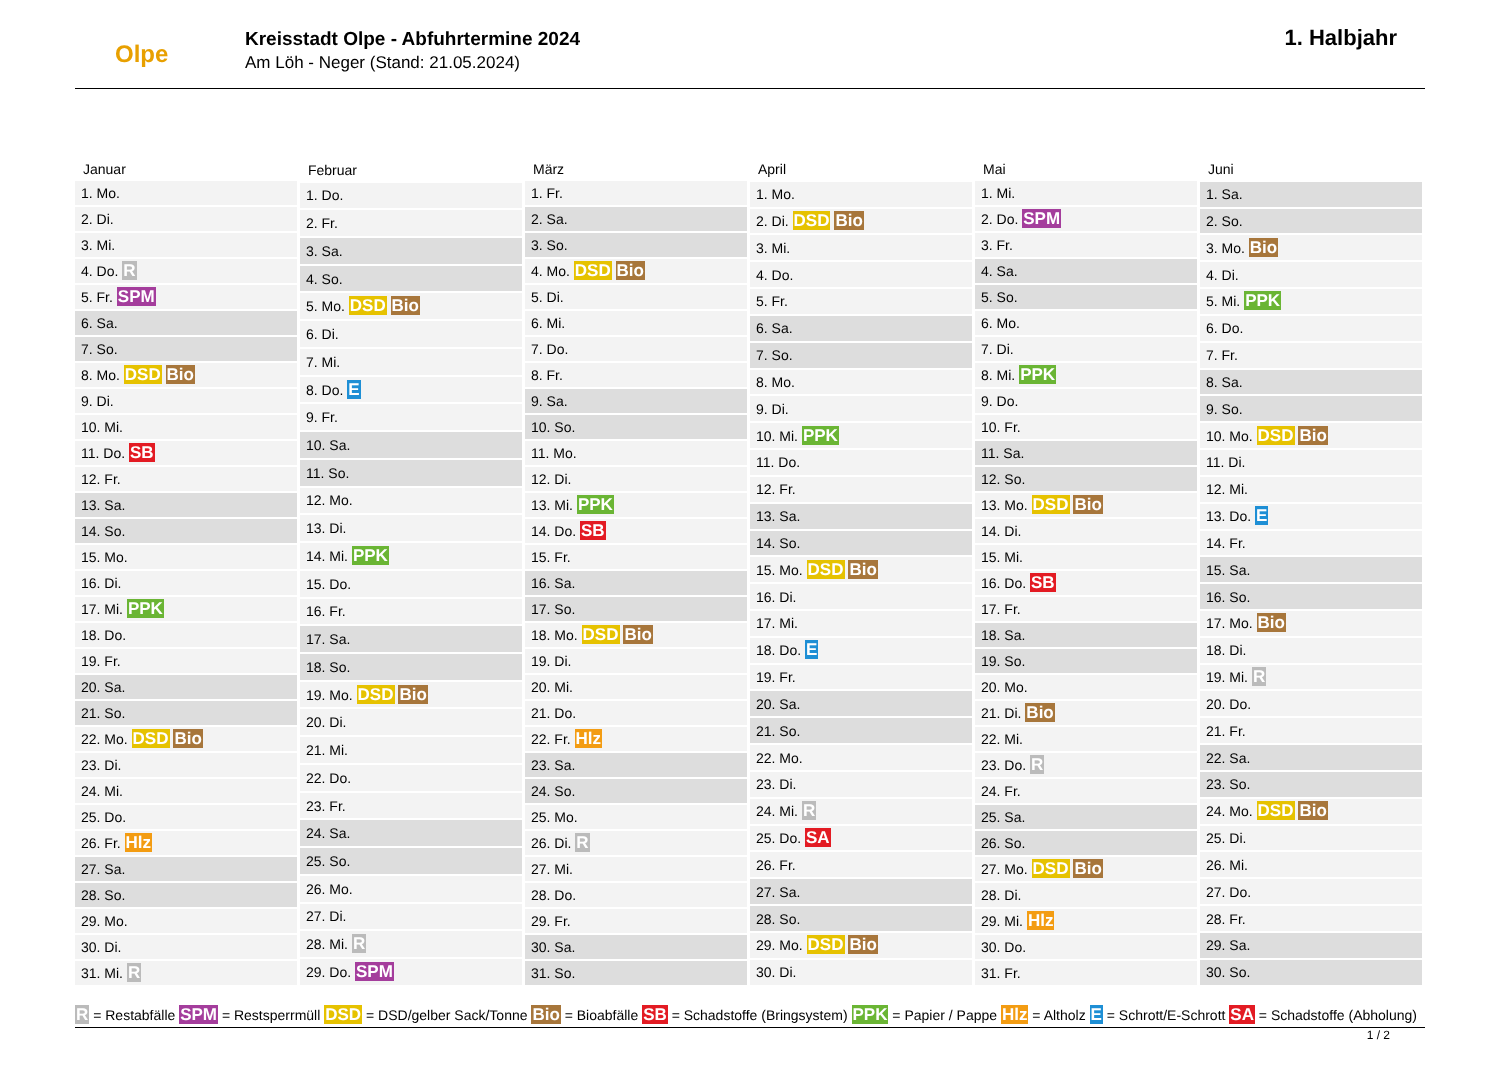Olpe
Kreisstadt Olpe - Abfuhrtermine 2024
Am Löh - Neger (Stand: 21.05.2024)
1. Halbjahr
| Januar |
| --- |
| 1. Mo. |
| 2. Di. |
| 3. Mi. |
| 4. Do. R |
| 5. Fr. SPM |
| 6. Sa. |
| 7. So. |
| 8. Mo. DSD Bio |
| 9. Di. |
| 10. Mi. |
| 11. Do. SB |
| 12. Fr. |
| 13. Sa. |
| 14. So. |
| 15. Mo. |
| 16. Di. |
| 17. Mi. PPK |
| 18. Do. |
| 19. Fr. |
| 20. Sa. |
| 21. So. |
| 22. Mo. DSD Bio |
| 23. Di. |
| 24. Mi. |
| 25. Do. |
| 26. Fr. Hlz |
| 27. Sa. |
| 28. So. |
| 29. Mo. |
| 30. Di. |
| 31. Mi. R |
| Februar |
| --- |
| 1. Do. |
| 2. Fr. |
| 3. Sa. |
| 4. So. |
| 5. Mo. DSD Bio |
| 6. Di. |
| 7. Mi. |
| 8. Do. E |
| 9. Fr. |
| 10. Sa. |
| 11. So. |
| 12. Mo. |
| 13. Di. |
| 14. Mi. PPK |
| 15. Do. |
| 16. Fr. |
| 17. Sa. |
| 18. So. |
| 19. Mo. DSD Bio |
| 20. Di. |
| 21. Mi. |
| 22. Do. |
| 23. Fr. |
| 24. Sa. |
| 25. So. |
| 26. Mo. |
| 27. Di. |
| 28. Mi. R |
| 29. Do. SPM |
| März |
| --- |
| 1. Fr. |
| 2. Sa. |
| 3. So. |
| 4. Mo. DSD Bio |
| 5. Di. |
| 6. Mi. |
| 7. Do. |
| 8. Fr. |
| 9. Sa. |
| 10. So. |
| 11. Mo. |
| 12. Di. |
| 13. Mi. PPK |
| 14. Do. SB |
| 15. Fr. |
| 16. Sa. |
| 17. So. |
| 18. Mo. DSD Bio |
| 19. Di. |
| 20. Mi. |
| 21. Do. |
| 22. Fr. Hlz |
| 23. Sa. |
| 24. So. |
| 25. Mo. |
| 26. Di. R |
| 27. Mi. |
| 28. Do. |
| 29. Fr. |
| 30. Sa. |
| 31. So. |
| April |
| --- |
| 1. Mo. |
| 2. Di. DSD Bio |
| 3. Mi. |
| 4. Do. |
| 5. Fr. |
| 6. Sa. |
| 7. So. |
| 8. Mo. |
| 9. Di. |
| 10. Mi. PPK |
| 11. Do. |
| 12. Fr. |
| 13. Sa. |
| 14. So. |
| 15. Mo. DSD Bio |
| 16. Di. |
| 17. Mi. |
| 18. Do. E |
| 19. Fr. |
| 20. Sa. |
| 21. So. |
| 22. Mo. |
| 23. Di. |
| 24. Mi. R |
| 25. Do. SA |
| 26. Fr. |
| 27. Sa. |
| 28. So. |
| 29. Mo. DSD Bio |
| 30. Di. |
| Mai |
| --- |
| 1. Mi. |
| 2. Do. SPM |
| 3. Fr. |
| 4. Sa. |
| 5. So. |
| 6. Mo. |
| 7. Di. |
| 8. Mi. PPK |
| 9. Do. |
| 10. Fr. |
| 11. Sa. |
| 12. So. |
| 13. Mo. DSD Bio |
| 14. Di. |
| 15. Mi. |
| 16. Do. SB |
| 17. Fr. |
| 18. Sa. |
| 19. So. |
| 20. Mo. |
| 21. Di. Bio |
| 22. Mi. |
| 23. Do. R |
| 24. Fr. |
| 25. Sa. |
| 26. So. |
| 27. Mo. DSD Bio |
| 28. Di. |
| 29. Mi. Hlz |
| 30. Do. |
| 31. Fr. |
| Juni |
| --- |
| 1. Sa. |
| 2. So. |
| 3. Mo. Bio |
| 4. Di. |
| 5. Mi. PPK |
| 6. Do. |
| 7. Fr. |
| 8. Sa. |
| 9. So. |
| 10. Mo. DSD Bio |
| 11. Di. |
| 12. Mi. |
| 13. Do. E |
| 14. Fr. |
| 15. Sa. |
| 16. So. |
| 17. Mo. Bio |
| 18. Di. |
| 19. Mi. R |
| 20. Do. |
| 21. Fr. |
| 22. Sa. |
| 23. So. |
| 24. Mo. DSD Bio |
| 25. Di. |
| 26. Mi. |
| 27. Do. |
| 28. Fr. |
| 29. Sa. |
| 30. So. |
R = Restabfälle SPM = Restsperrmüll DSD = DSD/gelber Sack/Tonne Bio = Bioabfälle SB = Schadstoffe (Bringsystem) PPK = Papier / Pappe Hlz = Altholz E = Schrott/E-Schrott SA = Schadstoffe (Abholung)
1 / 2